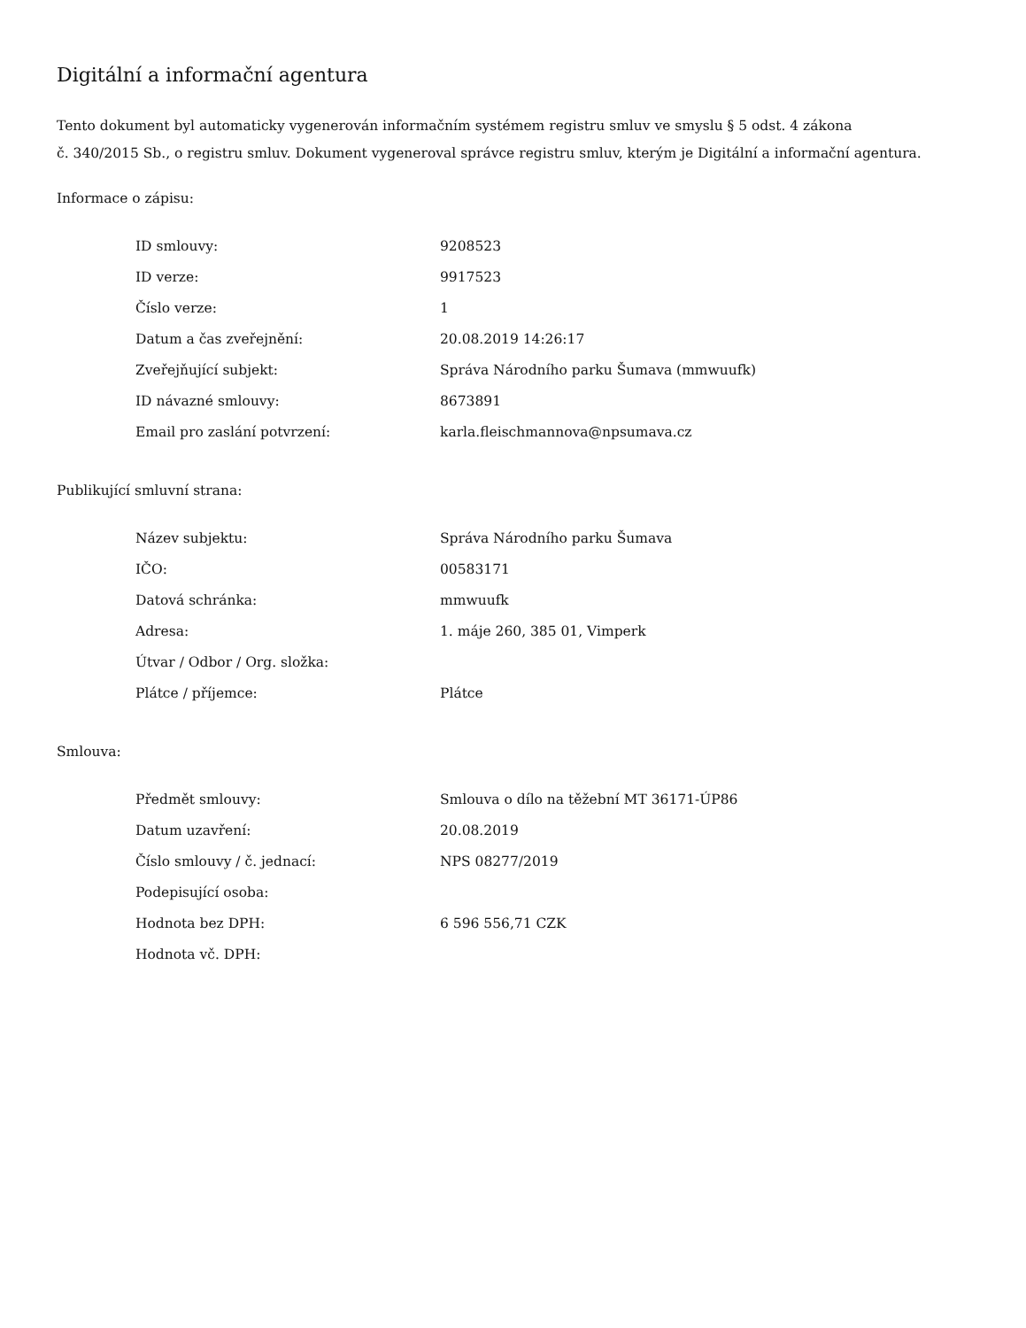Digitální a informační agentura
Tento dokument byl automaticky vygenerován informačním systémem registru smluv ve smyslu § 5 odst. 4 zákona
č. 340/2015 Sb., o registru smluv. Dokument vygeneroval správce registru smluv, kterým je Digitální a informační agentura.
Informace o zápisu:
| ID smlouvy: | 9208523 |
| ID verze: | 9917523 |
| Číslo verze: | 1 |
| Datum a čas zveřejnění: | 20.08.2019 14:26:17 |
| Zveřejňující subjekt: | Správa Národního parku Šumava (mmwuufk) |
| ID návazné smlouvy: | 8673891 |
| Email pro zaslání potvrzení: | karla.fleischmannova@npsumava.cz |
Publikující smluvní strana:
| Název subjektu: | Správa Národního parku Šumava |
| IČO: | 00583171 |
| Datová schránka: | mmwuufk |
| Adresa: | 1. máje 260, 385 01, Vimperk |
| Útvar / Odbor / Org. složka: | |
| Plátce / příjemce: | Plátce |
Smlouva:
| Předmět smlouvy: | Smlouva o dílo na těžební MT 36171-ÚP86 |
| Datum uzavření: | 20.08.2019 |
| Číslo smlouvy / č. jednací: | NPS 08277/2019 |
| Podepisující osoba: | |
| Hodnota bez DPH: | 6 596 556,71 CZK |
| Hodnota vč. DPH: | |